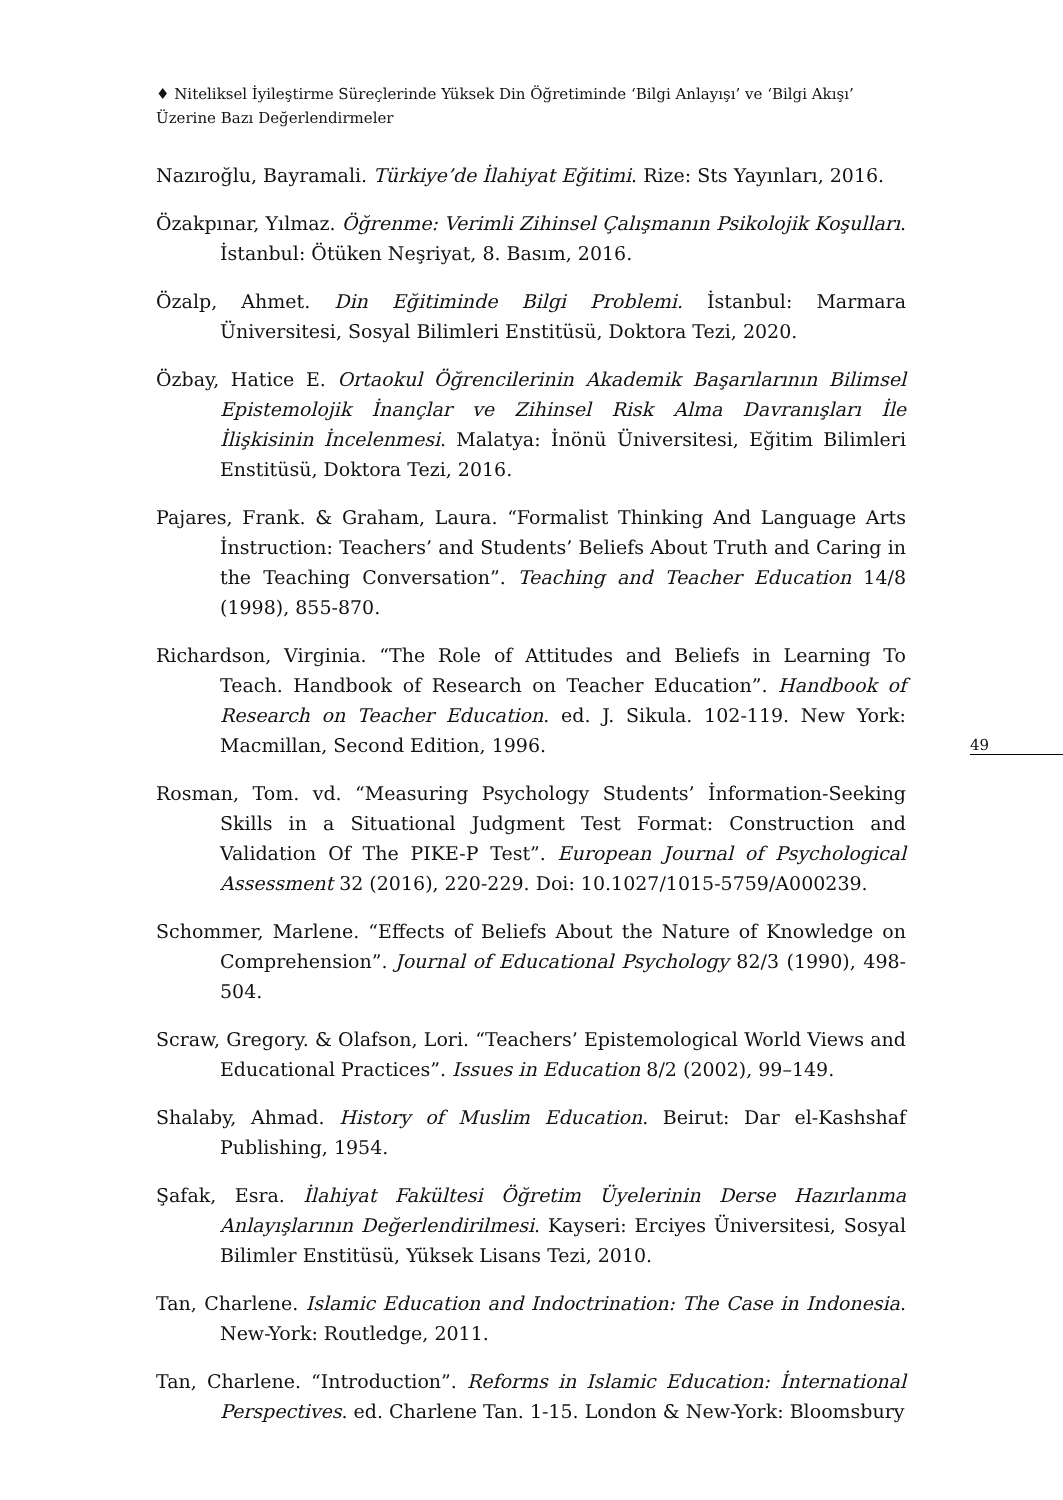♦ Niteliksel İyileştirme Süreçlerinde Yüksek Din Öğretiminde ‘Bilgi Anlayışı’ ve ‘Bilgi Akışı’ Üzerine Bazı Değerlendirmeler
49
Nazıroğlu, Bayramali. Türkiye’de İlahiyat Eğitimi. Rize: Sts Yayınları, 2016.
Özakpınar, Yılmaz. Öğrenme: Verimli Zihinsel Çalışmanın Psikolojik Koşulları. İstanbul: Ötüken Neşriyat, 8. Basım, 2016.
Özalp, Ahmet. Din Eğitiminde Bilgi Problemi. İstanbul: Marmara Üniversitesi, Sosyal Bilimleri Enstitüsü, Doktora Tezi, 2020.
Özbay, Hatice E. Ortaokul Öğrencilerinin Akademik Başarılarının Bilimsel Epistemolojik İnançlar ve Zihinsel Risk Alma Davranışları İle İlişkisinin İncelenmesi. Malatya: İnönü Üniversitesi, Eğitim Bilimleri Enstitüsü, Doktora Tezi, 2016.
Pajares, Frank. & Graham, Laura. “Formalist Thinking And Language Arts İnstruction: Teachers’ and Students’ Beliefs About Truth and Caring in the Teaching Conversation”. Teaching and Teacher Education 14/8 (1998), 855-870.
Richardson, Virginia. “The Role of Attitudes and Beliefs in Learning To Teach. Handbook of Research on Teacher Education”. Handbook of Research on Teacher Education. ed. J. Sikula. 102-119. New York: Macmillan, Second Edition, 1996.
Rosman, Tom. vd. “Measuring Psychology Students’ İnformation-Seeking Skills in a Situational Judgment Test Format: Construction and Validation Of The PIKE-P Test”. European Journal of Psychological Assessment 32 (2016), 220-229. Doi: 10.1027/1015-5759/A000239.
Schommer, Marlene. “Effects of Beliefs About the Nature of Knowledge on Comprehension”. Journal of Educational Psychology 82/3 (1990), 498-504.
Scraw, Gregory. & Olafson, Lori. “Teachers’ Epistemological World Views and Educational Practices”. Issues in Education 8/2 (2002), 99–149.
Shalaby, Ahmad. History of Muslim Education. Beirut: Dar el-Kashshaf Publishing, 1954.
Şafak, Esra. İlahiyat Fakültesi Öğretim Üyelerinin Derse Hazırlanma Anlayışlarının Değerlendirilmesi. Kayseri: Erciyes Üniversitesi, Sosyal Bilimler Enstitüsü, Yüksek Lisans Tezi, 2010.
Tan, Charlene. Islamic Education and Indoctrination: The Case in Indonesia. New-York: Routledge, 2011.
Tan, Charlene. “Introduction”. Reforms in Islamic Education: İnternational Perspectives. ed. Charlene Tan. 1-15. London & New-York: Bloomsbury